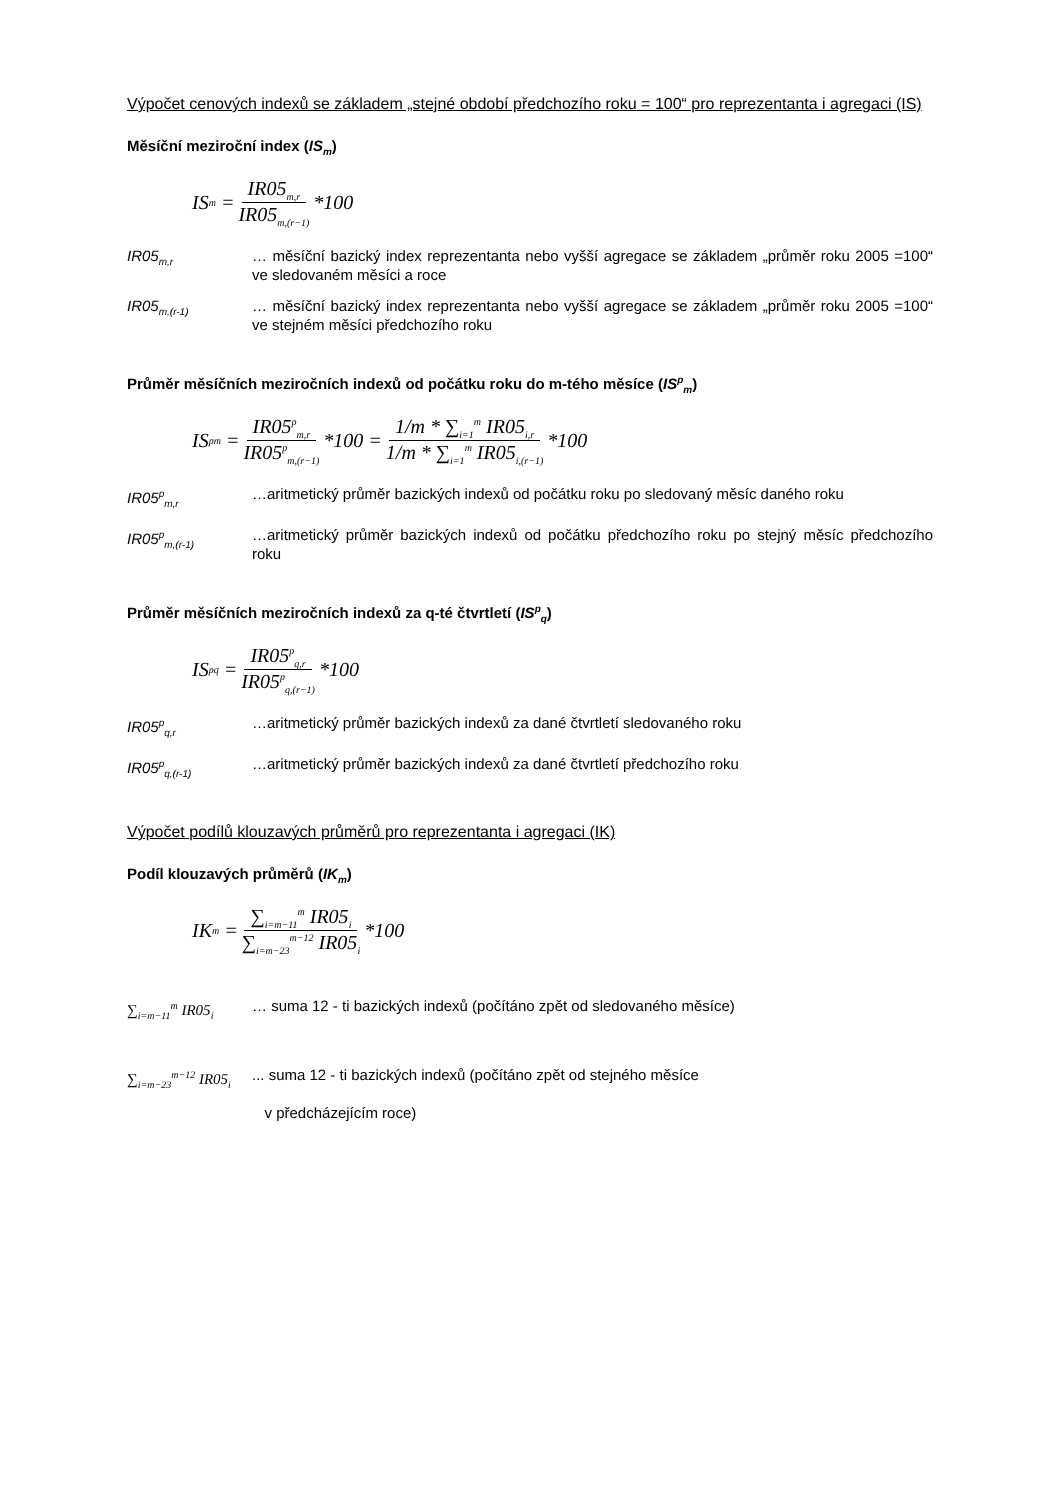Výpočet cenových indexů se základem „stejné období předchozího roku = 100“ pro reprezentanta i agregaci (IS)
Měsíční meziroční index (IS<sub>m</sub>)
IS<sub>m</sub> = IR05<sub>m,r</sub> IR05<sub>m,(r−1)</sub> *100
IR05<sub>m,r</sub>
… měsíční bazický index reprezentanta nebo vyšší agregace se základem „průměr roku 2005 =100“ ve sledovaném měsíci a roce
IR05<sub>m,(r-1)</sub>
… měsíční bazický index reprezentanta nebo vyšší agregace se základem „průměr roku 2005 =100“ ve stejném měsíci předchozího roku
Průměr měsíčních meziročních indexů od počátku roku do m-tého měsíce (IS<sup>p</sup><sub>m</sub>)
IS<sup>p</sup><sub>m</sub> = IR05<sup>p</sup><sub>m,r</sub> IR05<sup>p</sup><sub>m,(r−1)</sub> *100 = 1/m * ∑<sub>i=1</sub><sup>m</sup> IR05<sub>i,r</sub> 1/m * ∑<sub>i=1</sub><sup>m</sup> IR05<sub>i,(r−1)</sub> *100
IR05<sup>p</sup><sub>m,r</sub>
…aritmetický průměr bazických indexů od počátku roku po sledovaný měsíc daného roku
IR05<sup>p</sup><sub>m,(r-1)</sub>
…aritmetický průměr bazických indexů od počátku předchozího roku po stejný měsíc předchozího roku
Průměr měsíčních meziročních indexů za q-té čtvrtletí (IS<sup>p</sup><sub>q</sub>)
IS<sup>p</sup><sub>q</sub> = IR05<sup>p</sup><sub>q,r</sub> IR05<sup>p</sup><sub>q,(r−1)</sub> *100
IR05<sup>p</sup><sub>q,r</sub>
…aritmetický průměr bazických indexů za dané čtvrtletí sledovaného roku
IR05<sup>p</sup><sub>q,(r-1)</sub>
…aritmetický průměr bazických indexů za dané čtvrtletí předchozího roku
Výpočet podílů klouzavých průměrů pro reprezentanta i agregaci (IK)
Podíl klouzavých průměrů (IK<sub>m</sub>)
IK<sub>m</sub> = ∑<sub>i=m−11</sub><sup>m</sup> IR05<sub>i</sub> ∑<sub>i=m−23</sub><sup>m−12</sup> IR05<sub>i</sub> *100
∑<sub>i=m−11</sub><sup>m</sup> IR05<sub>i</sub>
… suma 12 - ti bazických indexů (počítáno zpět od sledovaného měsíce)
∑<sub>i=m−23</sub><sup>m−12</sup> IR05<sub>i</sub>
... suma 12 - ti bazických indexů (počítáno zpět od stejného měsíce
v předcházejícím roce)